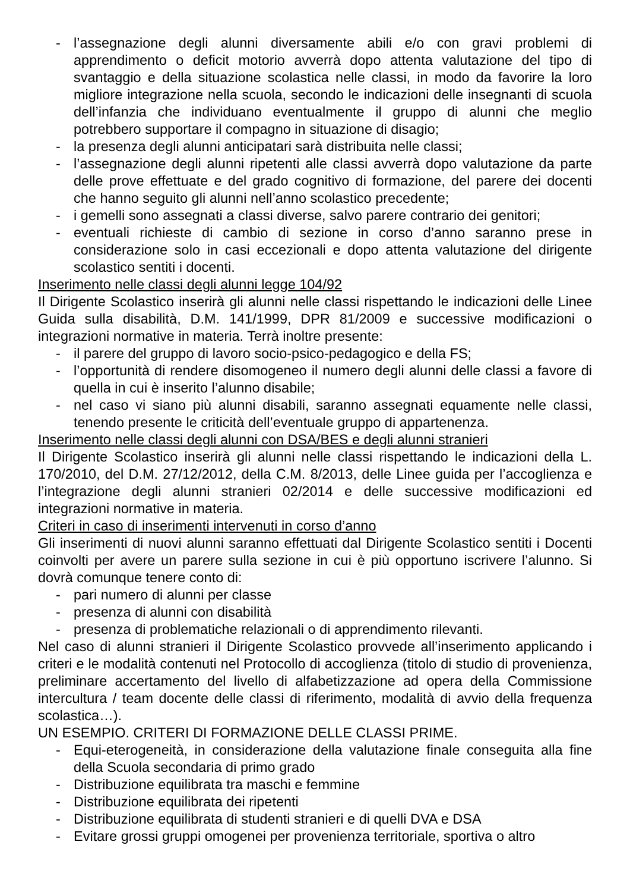- l’assegnazione degli alunni diversamente abili e/o con gravi problemi di apprendimento o deficit motorio avverrà dopo attenta valutazione del tipo di svantaggio e della situazione scolastica nelle classi, in modo da favorire la loro migliore integrazione nella scuola, secondo le indicazioni delle insegnanti di scuola dell’infanzia che individuano eventualmente il gruppo di alunni che meglio potrebbero supportare il compagno in situazione di disagio;
- la presenza degli alunni anticipatari sarà distribuita nelle classi;
- l’assegnazione degli alunni ripetenti alle classi avverrà dopo valutazione da parte delle prove effettuate e del grado cognitivo di formazione, del parere dei docenti che hanno seguito gli alunni nell’anno scolastico precedente;
- i gemelli sono assegnati a classi diverse, salvo parere contrario dei genitori;
- eventuali richieste di cambio di sezione in corso d’anno saranno prese in considerazione solo in casi eccezionali e dopo attenta valutazione del dirigente scolastico sentiti i docenti.
Inserimento nelle classi degli alunni legge 104/92
Il Dirigente Scolastico inserirà gli alunni nelle classi rispettando le indicazioni delle Linee Guida sulla disabilità, D.M. 141/1999, DPR 81/2009 e successive modificazioni o integrazioni normative in materia. Terrà inoltre presente:
- il parere del gruppo di lavoro socio-psico-pedagogico e della FS;
- l’opportunità di rendere disomogeneo il numero degli alunni delle classi a favore di quella in cui è inserito l’alunno disabile;
- nel caso vi siano più alunni disabili, saranno assegnati equamente nelle classi, tenendo presente le criticità dell’eventuale gruppo di appartenenza.
Inserimento nelle classi degli alunni con DSA/BES e degli alunni stranieri
Il Dirigente Scolastico inserirà gli alunni nelle classi rispettando le indicazioni della L. 170/2010, del D.M. 27/12/2012, della C.M. 8/2013, delle Linee guida per l’accoglienza e l’integrazione degli alunni stranieri 02/2014 e delle successive modificazioni ed integrazioni normative in materia.
Criteri in caso di inserimenti intervenuti in corso d’anno
Gli inserimenti di nuovi alunni saranno effettuati dal Dirigente Scolastico sentiti i Docenti coinvolti per avere un parere sulla sezione in cui è più opportuno iscrivere l’alunno. Si dovrà comunque tenere conto di:
- pari numero di alunni per classe
- presenza di alunni con disabilità
- presenza di problematiche relazionali o di apprendimento rilevanti.
Nel caso di alunni stranieri il Dirigente Scolastico provvede all’inserimento applicando i criteri e le modalità contenuti nel Protocollo di accoglienza (titolo di studio di provenienza, preliminare accertamento del livello di alfabetizzazione ad opera della Commissione intercultura / team docente delle classi di riferimento, modalità di avvio della frequenza scolastica…).
UN ESEMPIO. CRITERI DI FORMAZIONE DELLE CLASSI PRIME.
- Equi-eterogeneità, in considerazione della valutazione finale conseguita alla fine della Scuola secondaria di primo grado
- Distribuzione equilibrata tra maschi e femmine
- Distribuzione equilibrata dei ripetenti
- Distribuzione equilibrata di studenti stranieri e di quelli DVA e DSA
- Evitare grossi gruppi omogenei per provenienza territoriale, sportiva o altro